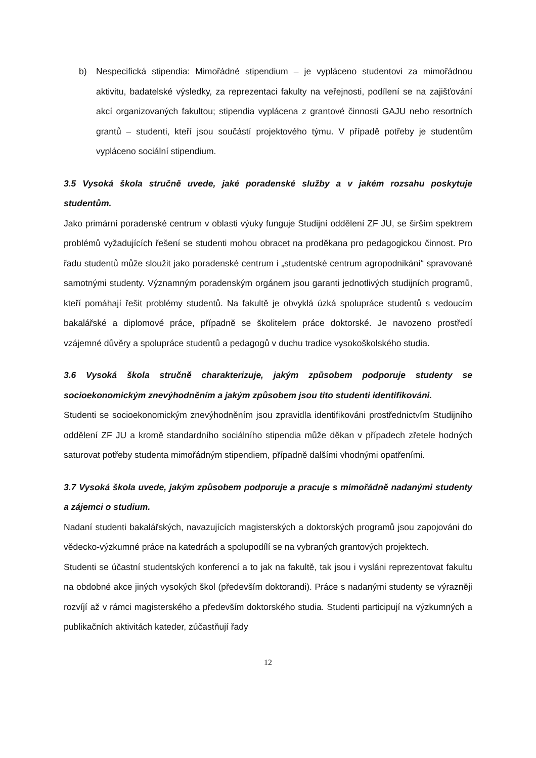b) Nespecifická stipendia: Mimořádné stipendium – je vypláceno studentovi za mimořádnou aktivitu, badatelské výsledky, za reprezentaci fakulty na veřejnosti, podílení se na zajišťování akcí organizovaných fakultou; stipendia vyplácena z grantové činnosti GAJU nebo resortních grantů – studenti, kteří jsou součástí projektového týmu. V případě potřeby je studentům vypláceno sociální stipendium.
3.5 Vysoká škola stručně uvede, jaké poradenské služby a v jakém rozsahu poskytuje studentům.
Jako primární poradenské centrum v oblasti výuky funguje Studijní oddělení ZF JU, se širším spektrem problémů vyžadujících řešení se studenti mohou obracet na proděkana pro pedagogickou činnost. Pro řadu studentů může sloužit jako poradenské centrum i „studentské centrum agropodnikání“ spravované samotnými studenty. Významným poradenským orgánem jsou garanti jednotlivých studijních programů, kteří pomáhají řešit problémy studentů. Na fakultě je obvyklá úzká spolupráce studentů s vedoucím bakalářské a diplomové práce, případně se školitelem práce doktorské. Je navozeno prostředí vzájemné důvěry a spolupráce studentů a pedagogů v duchu tradice vysokoškolského studia.
3.6 Vysoká škola stručně charakterizuje, jakým způsobem podporuje studenty se socioekonomickým znevýhodněním a jakým způsobem jsou tito studenti identifikováni.
Studenti se socioekonomickým znevýhodněním jsou zpravidla identifikováni prostřednictvím Studijního oddělení ZF JU a kromě standardního sociálního stipendia může děkan v případech zřetele hodných saturovat potřeby studenta mimořádným stipendiem, případně dalšími vhodnými opatřeními.
3.7 Vysoká škola uvede, jakým způsobem podporuje a pracuje s mimořádně nadanými studenty a zájemci o studium.
Nadaní studenti bakalářských, navazujících magisterských a doktorských programů jsou zapojováni do vědecko-výzkumné práce na katedrách a spolupodílí se na vybraných grantových projektech.
Studenti se účastní studentských konferencí a to jak na fakultě, tak jsou i vysláni reprezentovat fakultu na obdobné akce jiných vysokých škol (především doktorandi). Práce s nadanými studenty se výrazněji rozvíjí až v rámci magisterského a především doktorského studia. Studenti participují na výzkumných a publikačních aktivitách kateder, zúčastňují řady
12